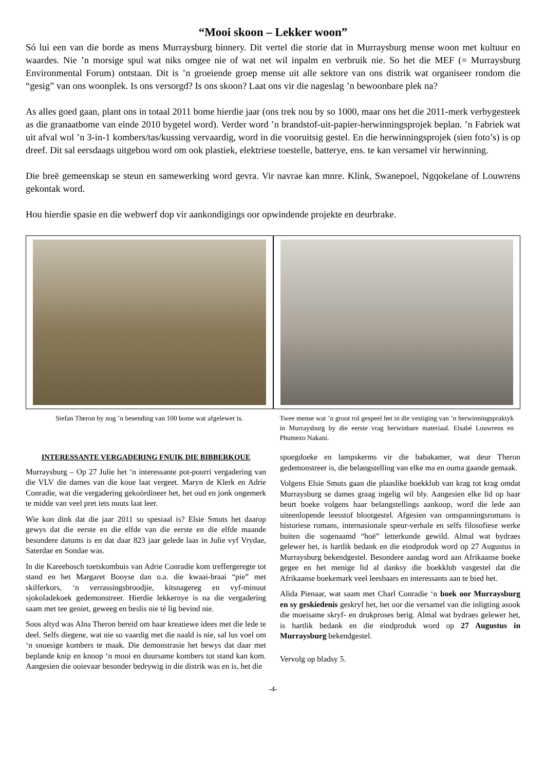“Mooi skoon – Lekker woon”
Só lui een van die borde as mens Murraysburg binnery. Dit vertel die storie dat in Murraysburg mense woon met kultuur en waardes. Nie ’n morsige spul wat niks omgee nie of wat net wil inpalm en verbruik nie. So het die MEF (= Murraysburg Environmental Forum) ontstaan. Dit is ’n groeiende groep mense uit alle sektore van ons distrik wat organiseer rondom die “gesig” van ons woonplek. Is ons versorgd? Is ons skoon? Laat ons vir die nageslag ’n bewoonbare plek na?
As alles goed gaan, plant ons in totaal 2011 bome hierdie jaar (ons trek nou by so 1000, maar ons het die 2011-merk verbygesteek as die granaatbome van einde 2010 bygetel word). Verder word ’n brandstof-uit-papier-herwinningsprojek beplan. ’n Fabriek wat uit afval wol ’n 3-in-1 kombers/tas/kussing vervaardig, word in die vooruitsig gestel. En die herwinningsprojek (sien foto’s) is op dreef. Dit sal eersdaags uitgebou word om ook plastiek, elektriese toestelle, batterye, ens. te kan versamel vir herwinning.
Die breë gemeenskap se steun en samewerking word gevra. Vir navrae kan mnre. Klink, Swanepoel, Ngqokelane of Louwrens gekontak word.
Hou hierdie spasie en die webwerf dop vir aankondigings oor opwindende projekte en deurbrake.
Stefan Theron by nog ’n besending van 100 bome wat afgelewer is.
Twee mense wat ’n groot rol gespeel het in die vestiging van ’n herwinningspraktyk in Murraysburg by die eerste vrag herwinbare materiaal. Elsabé Louwrens en Phumezo Nakani.
INTERESSANTE VERGADERING FNUIK DIE BIBBERKOUE
Murraysburg – Op 27 Julie het ‘n interessante pot-pourri vergadering van die VLV die dames van die koue laat vergeet. Maryn de Klerk en Adrie Conradie, wat die vergadering gekoördineer het, het oud en jonk ongemerk te midde van veel pret iets nuuts laat leer.
Wie kon dink dat die jaar 2011 so spesiaal is? Elsie Smuts het daarop gewys dat die eerste en die elfde van die eerste en die elfde maande besondere datums is en dat daar 823 jaar gelede laas in Julie vyf Vrydae, Saterdae en Sondae was.
In die Kareebosch toetskombuis van Adrie Conradie kom treffergeregte tot stand en het Margaret Booyse dan o.a. die kwaai-braai “pie” met skilferkors, ‘n verrassingsbroodjie, kitsnagereg en vyf-minuut sjokoladekoek gedemonstreer. Hierdie lekkernye is na die vergadering saam met tee geniet, geweeg en beslis nie té lig bevind nie.
Soos altyd was Alna Theron bereid om haar kreatiewe idees met die lede te deel. Selfs diegene, wat nie so vaardig met die naald is nie, sal lus voel om ‘n snoesige kombers te maak. Die demonstrasie het bewys dat daar met beplande knip en knoop ‘n mooi en duursame kombers tot stand kan kom. Aangesien die ooievaar besonder bedrywig in die distrik was en is, het die
spoegdoeke en lampskerms vir die babakamer, wat deur Theron gedemonstreer is, die belangstelling van elke ma en ouma gaande gemaak.
Volgens Elsie Smuts gaan die plaaslike boekklub van krag tot krag omdat Murraysburg se dames graag ingelig wil bly. Aangesien elke lid op haar beurt boeke volgens haar belangstellings aankoop, word die lede aan uiteenlopende leesstof blootgestel. Afgesien van ontspanningsromans is historiese romans, internasionale speur-verhale en selfs filosofiese werke buiten die sogenaamd “hoë” letterkunde gewild. Almal wat bydraes gelewer het, is hartlik bedank en die eindproduk word op 27 Augustus in Murraysburg bekendgestel. Besondere aandag word aan Afrikaanse boeke gegee en het menige lid al danksy die boekklub vasgestel dat die Afrikaanse boekemark veel leesbaars en interessants aan te bied het.
Alida Pienaar, wat saam met Charl Conradie ‘n boek oor Murraysburg en sy geskiedenis geskryf het, het oor die versamel van die inligting asook die moeisame skryf- en drukproses berig. Almal wat bydraes gelewer het, is hartlik bedank en die eindproduk word op 27 Augustus in Murraysburg bekendgestel.
Vervolg op bladsy 5.
-4-